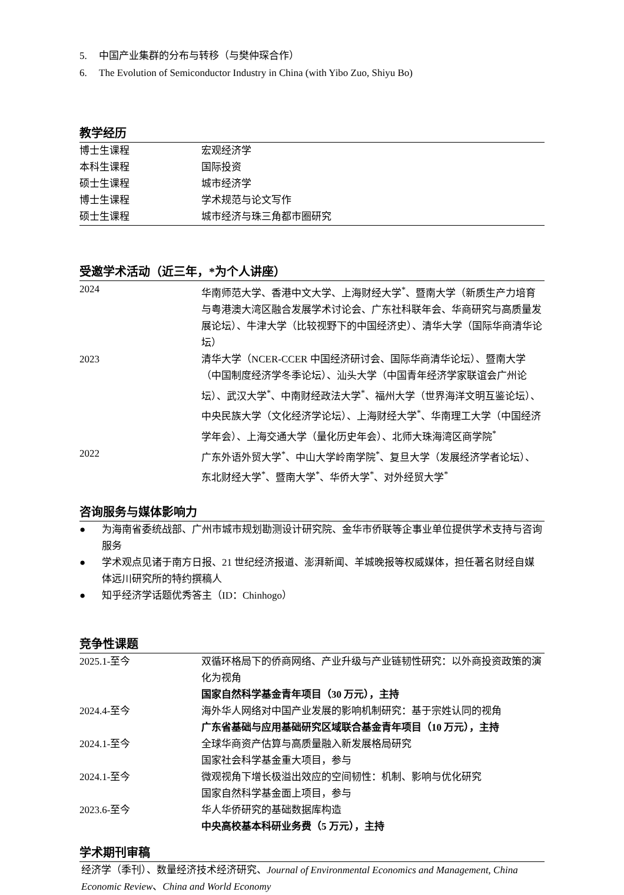5. 中国产业集群的分布与转移（与樊仲琛合作）
6. The Evolution of Semiconductor Industry in China (with Yibo Zuo, Shiyu Bo)
教学经历
| 博士生课程 | 宏观经济学 |
| 本科生课程 | 国际投资 |
| 硕士生课程 | 城市经济学 |
| 博士生课程 | 学术规范与论文写作 |
| 硕士生课程 | 城市经济与珠三角都市圈研究 |
受邀学术活动（近三年，*为个人讲座）
| 2024 | 华南师范大学、香港中文大学、上海财经大学<sup>*</sup>、暨南大学（新质生产力培育与粤港澳大湾区融合发展学术讨论会、广东社科联年会、华商研究与高质量发展论坛）、牛津大学（比较视野下的中国经济史）、清华大学（国际华商清华论坛） |
| 2023 | 清华大学（NCER-CCER 中国经济研讨会、国际华商清华论坛）、暨南大学（中国制度经济学冬季论坛）、汕头大学（中国青年经济学家联谊会广州论坛）、武汉大学<sup>*</sup>、中南财经政法大学<sup>*</sup>、福州大学（世界海洋文明互鉴论坛）、中央民族大学（文化经济学论坛）、上海财经大学<sup>*</sup>、华南理工大学（中国经济学年会）、上海交通大学（量化历史年会）、北师大珠海湾区商学院<sup>*</sup> |
| 2022 | 广东外语外贸大学<sup>*</sup>、中山大学岭南学院<sup>*</sup>、复旦大学（发展经济学者论坛）、东北财经大学<sup>*</sup>、暨南大学<sup>*</sup>、华侨大学<sup>*</sup>、对外经贸大学<sup>*</sup> |
咨询服务与媒体影响力
● 为海南省委统战部、广州市城市规划勘测设计研究院、金华市侨联等企事业单位提供学术支持与咨询服务
● 学术观点见诸于南方日报、21 世纪经济报道、澎湃新闻、羊城晚报等权威媒体，担任著名财经自媒体远川研究所的特约撰稿人
● 知乎经济学话题优秀答主（ID：Chinhogo）
竞争性课题
| 2025.1-至今 | 双循环格局下的侨商网络、产业升级与产业链韧性研究：以外商投资政策的演化为视角 国家自然科学基金青年项目（30 万元），主持 |
| 2024.4-至今 | 海外华人网络对中国产业发展的影响机制研究：基于宗姓认同的视角 广东省基础与应用基础研究区域联合基金青年项目（10 万元），主持 |
| 2024.1-至今 | 全球华商资产估算与高质量融入新发展格局研究 国家社会科学基金重大项目，参与 |
| 2024.1-至今 | 微观视角下增长极溢出效应的空间韧性：机制、影响与优化研究 国家自然科学基金面上项目，参与 |
| 2023.6-至今 | 华人华侨研究的基础数据库构造 中央高校基本科研业务费（5 万元），主持 |
学术期刊审稿
经济学（季刊）、数量经济技术经济研究、Journal of Environmental Economics and Management, China Economic Review、China and World Economy